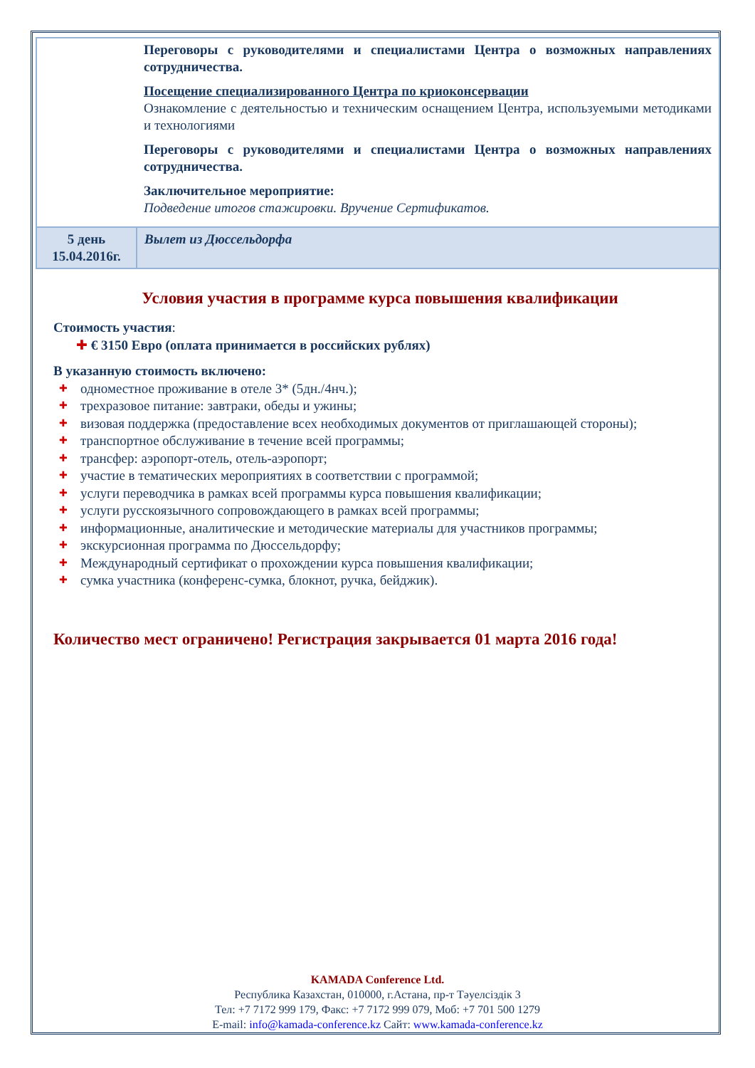| | Переговоры с руководителями и специалистами Центра о возможных направлениях сотрудничества. Посещение специализированного Центра по криоконсервации Ознакомление с деятельностью и техническим оснащением Центра, используемыми методиками и технологиями Переговоры с руководителями и специалистами Центра о возможных направлениях сотрудничества. Заключительное мероприятие: Подведение итогов стажировки. Вручение Сертификатов. |
| 5 день 15.04.2016г. | Вылет из Дюссельдорфа |
Условия участия в программе курса повышения квалификации
Стоимость участия:
✚ € 3150 Евро (оплата принимается в российских рублях)
В указанную стоимость включено:
✚ одноместное проживание в отеле 3* (5дн./4нч.);
✚ трехразовое питание: завтраки, обеды и ужины;
✚ визовая поддержка (предоставление всех необходимых документов от приглашающей стороны);
✚ транспортное обслуживание в течение всей программы;
✚ трансфер: аэропорт-отель, отель-аэропорт;
✚ участие в тематических мероприятиях в соответствии с программой;
✚ услуги переводчика в рамках всей программы курса повышения квалификации;
✚ услуги русскоязычного сопровождающего в рамках всей программы;
✚ информационные, аналитические и методические материалы для участников программы;
✚ экскурсионная программа по Дюссельдорфу;
✚ Международный сертификат о прохождении курса повышения квалификации;
✚ сумка участника (конференс-сумка, блокнот, ручка, бейджик).
Количество мест ограничено! Регистрация закрывается 01 марта 2016 года!
KAMADA Conference Ltd.
Республика Казахстан, 010000, г.Астана, пр-т Тәуелсіздік 3
Тел: +7 7172 999 179, Факс: +7 7172 999 079, Моб: +7 701 500 1279
E-mail: info@kamada-conference.kz Сайт: www.kamada-conference.kz